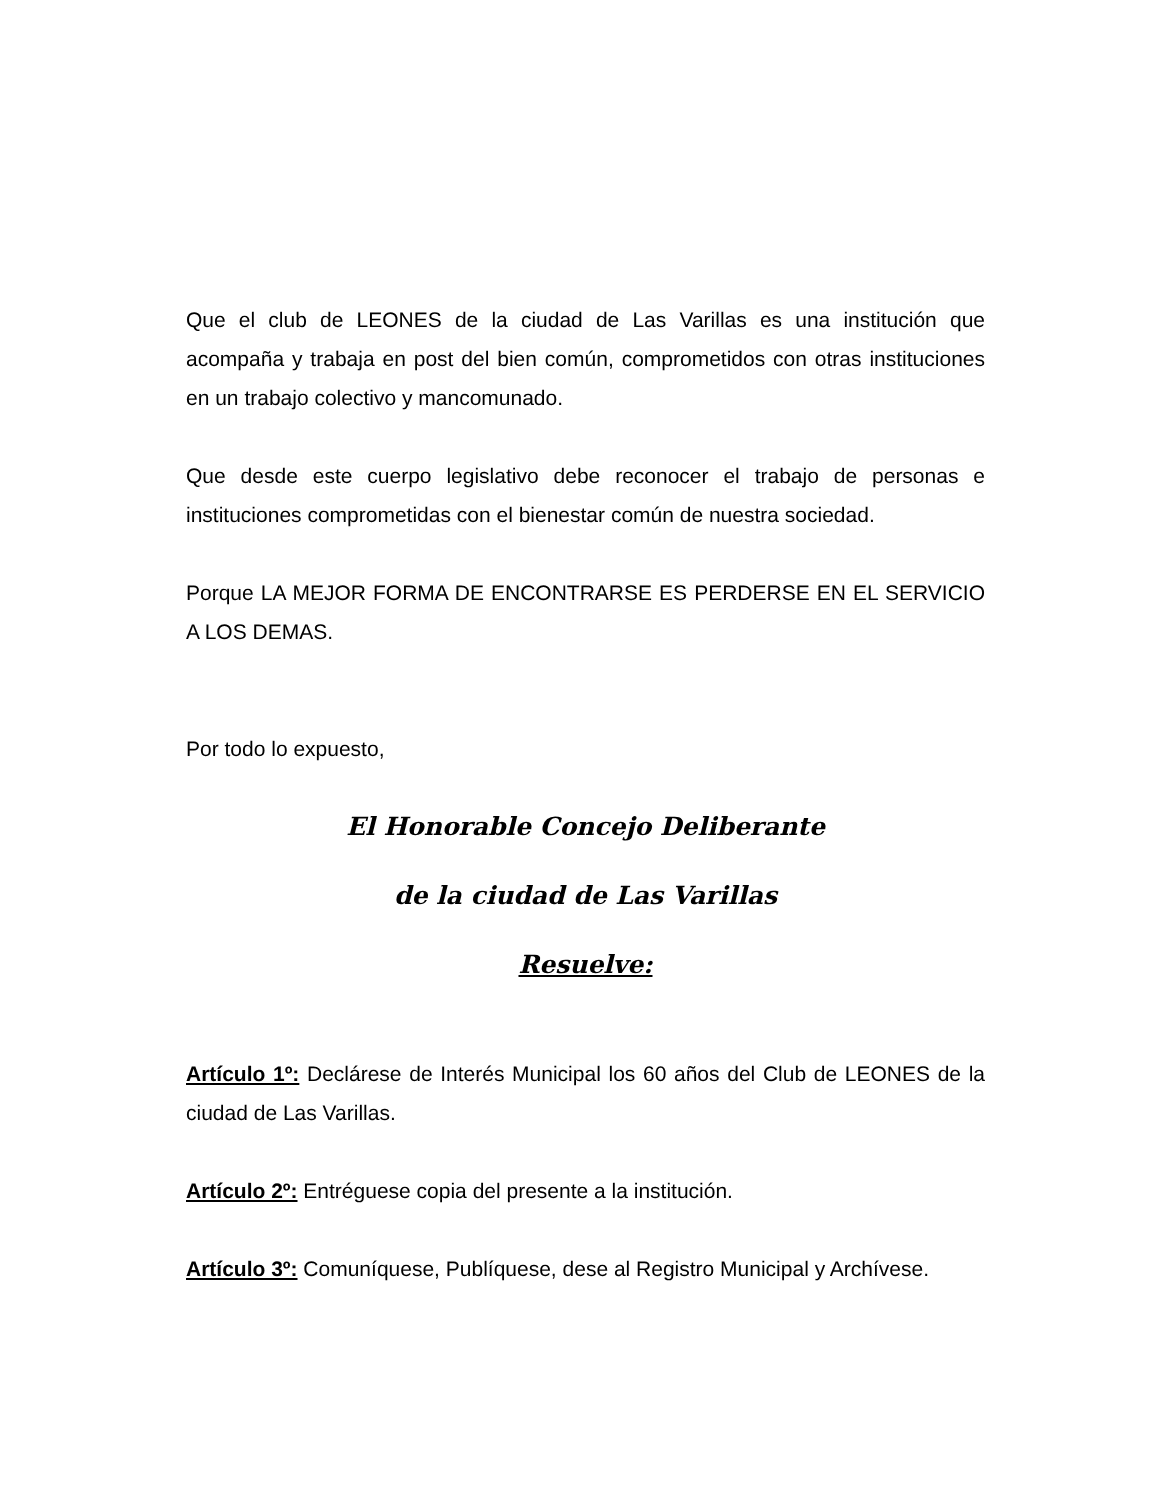Que el club de LEONES de la ciudad de Las Varillas es una institución que acompaña y trabaja en post del bien común, comprometidos con otras instituciones en un trabajo colectivo y mancomunado.
Que desde este cuerpo legislativo debe reconocer el trabajo de personas e instituciones comprometidas con el bienestar común de nuestra sociedad.
Porque LA MEJOR FORMA DE ENCONTRARSE ES PERDERSE EN EL SERVICIO A LOS DEMAS.
Por todo lo expuesto,
El Honorable Concejo Deliberante
de la ciudad de Las Varillas
Resuelve:
Artículo 1º: Declárese de Interés Municipal los 60 años del Club de LEONES de la ciudad de Las Varillas.
Artículo 2º: Entréguese copia del presente a la institución.
Artículo 3º: Comuníquese, Publíquese, dese al Registro Municipal y Archívese.